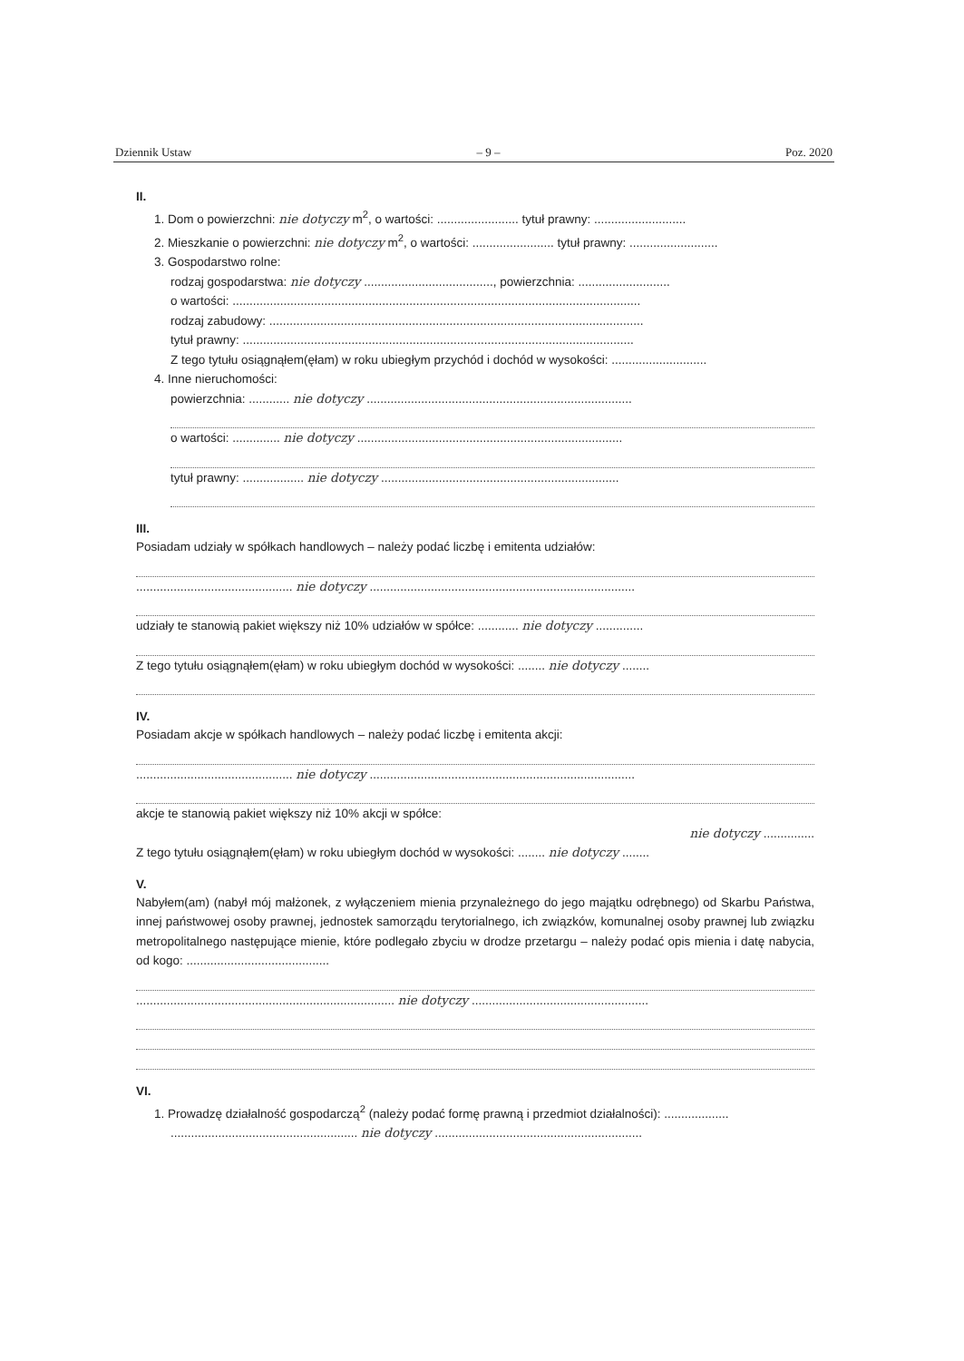Dziennik Ustaw – 9 – Poz. 2020
II.
1. Dom o powierzchni: nie dotyczy m<sup>2</sup>, o wartości: ........................ tytuł prawny: ...........................
2. Mieszkanie o powierzchni: nie dotyczy m<sup>2</sup>, o wartości: ........................ tytuł prawny: ..........................
3. Gospodarstwo rolne:
rodzaj gospodarstwa: nie dotyczy ......................................, powierzchnia: ...........................
o wartości: ........................................................................................................................
rodzaj zabudowy: ..............................................................................................................
tytuł prawny: ...................................................................................................................
Z tego tytułu osiągnąłem(ęłam) w roku ubiegłym przychód i dochód w wysokości: ............................
4. Inne nieruchomości:
powierzchnia: ............ nie dotyczy ..............................................................................
o wartości: .............. nie dotyczy ..............................................................................
tytuł prawny: .................. nie dotyczy ......................................................................
III.
Posiadam udziały w spółkach handlowych – należy podać liczbę i emitenta udziałów:
.............................................. nie dotyczy ..............................................................................
udziały te stanowią pakiet większy niż 10% udziałów w spółce: ............ nie dotyczy ..............
Z tego tytułu osiągnąłem(ęłam) w roku ubiegłym dochód w wysokości: ........ nie dotyczy ........
IV.
Posiadam akcje w spółkach handlowych – należy podać liczbę i emitenta akcji:
.............................................. nie dotyczy ..............................................................................
akcje te stanowią pakiet większy niż 10% akcji w spółce:
nie dotyczy ...............
Z tego tytułu osiągnąłem(ęłam) w roku ubiegłym dochód w wysokości: ........ nie dotyczy ........
V.
Nabyłem(am) (nabył mój małżonek, z wyłączeniem mienia przynależnego do jego majątku odrębnego) od Skarbu Państwa, innej państwowej osoby prawnej, jednostek samorządu terytorialnego, ich związków, komunalnej osoby prawnej lub związku metropolitalnego następujące mienie, które podlegało zbyciu w drodze przetargu – należy podać opis mienia i datę nabycia, od kogo: ..........................................
............................................................................ nie dotyczy ....................................................
VI.
1. Prowadzę działalność gospodarczą<sup>2</sup> (należy podać formę prawną i przedmiot działalności): ...................
....................................................... nie dotyczy .............................................................